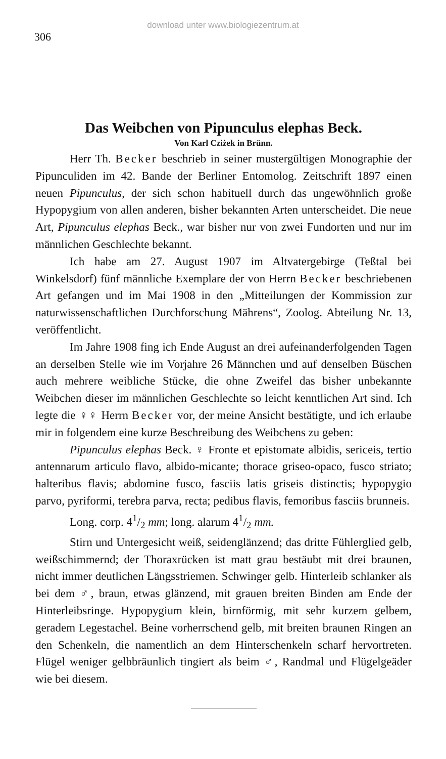download unter www.biologiezentrum.at
306
Das Weibchen von Pipunculus elephas Beck.
Von Karl Cziżek in Brünn.
Herr Th. Becker beschrieb in seiner mustergültigen Monographie der Pipunculiden im 42. Bande der Berliner Entomolog. Zeitschrift 1897 einen neuen Pipunculus, der sich schon habituell durch das ungewöhnlich große Hypopygium von allen anderen, bisher bekannten Arten unterscheidet. Die neue Art, Pipunculus elephas Beck., war bisher nur von zwei Fundorten und nur im männlichen Geschlechte bekannt.
Ich habe am 27. August 1907 im Altvatergebirge (Teßtal bei Winkelsdorf) fünf männliche Exemplare der von Herrn Becker beschriebenen Art gefangen und im Mai 1908 in den „Mitteilungen der Kommission zur naturwissenschaftlichen Durchforschung Mährens“, Zoolog. Abteilung Nr. 13, veröffentlicht.
Im Jahre 1908 fing ich Ende August an drei aufeinanderfolgenden Tagen an derselben Stelle wie im Vorjahre 26 Männchen und auf denselben Büschen auch mehrere weibliche Stücke, die ohne Zweifel das bisher unbekannte Weibchen dieser im männlichen Geschlechte so leicht kenntlichen Art sind. Ich legte die ♀♀ Herrn Becker vor, der meine Ansicht bestätigte, und ich erlaube mir in folgendem eine kurze Beschreibung des Weibchens zu geben:
Pipunculus elephas Beck. ♀ Fronte et epistomate albidis, sericeis, tertio antennarum articulo flavo, albido-micante; thorace griseo-opaco, fusco striato; halteribus flavis; abdomine fusco, fasciis latis griseis distinctis; hypopygio parvo, pyriformi, terebra parva, recta; pedibus flavis, femoribus fasciis brunneis.
Long. corp. 41/2 mm; long. alarum 41/2 mm.
Stirn und Untergesicht weiß, seidenglänzend; das dritte Fühlerglied gelb, weißschimmernd; der Thoraxrücken ist matt grau bestäubt mit drei braunen, nicht immer deutlichen Längsstriemen. Schwinger gelb. Hinterleib schlanker als bei dem ♂, braun, etwas glänzend, mit grauen breiten Binden am Ende der Hinterleibsringe. Hypopygium klein, birnförmig, mit sehr kurzem gelbem, geradem Legestachel. Beine vorherrschend gelb, mit breiten braunen Ringen an den Schenkeln, die namentlich an dem Hinterschenkeln scharf hervortreten. Flügel weniger gelbbräunlich tingiert als beim ♂, Randmal und Flügelgeäder wie bei diesem.